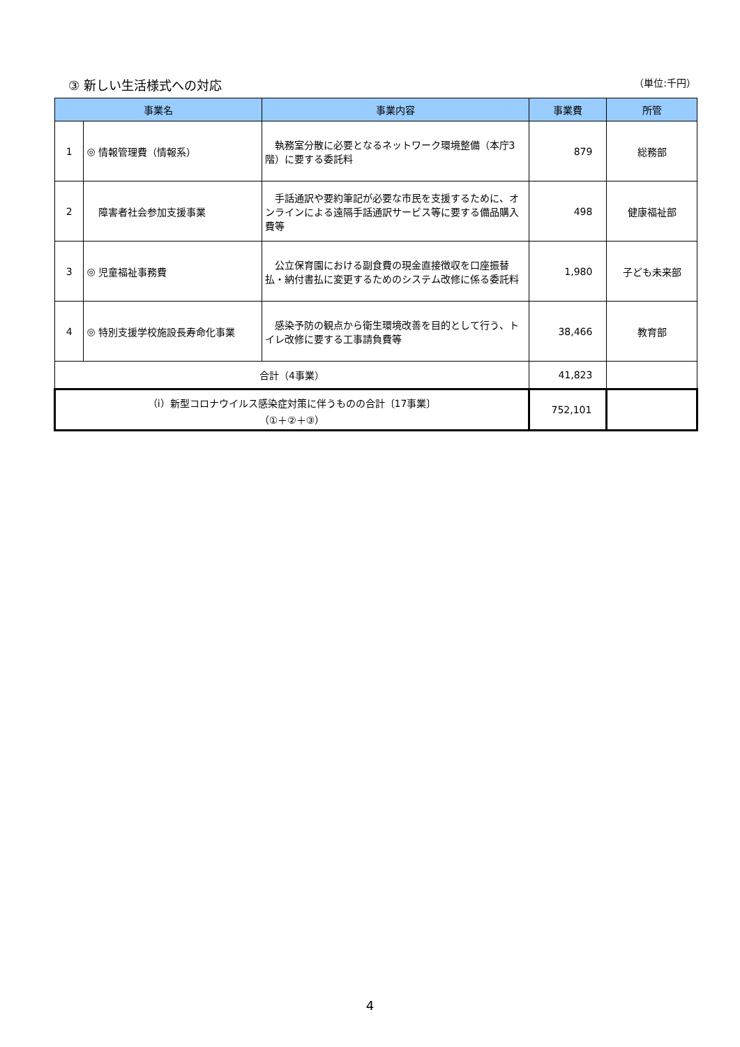③ 新しい生活様式への対応 （単位:千円）
| 事業名 | | | 事業内容 | 事業費 | 所管 |
| --- | --- | --- | --- | --- | --- |
| 1 | ◎ | 情報管理費（情報系） | 執務室分散に必要となるネットワーク環境整備（本庁3階）に要する委託料 | 879 | 総務部 |
| 2 | | 障害者社会参加支援事業 | 手話通訳や要約筆記が必要な市民を支援するために、オンラインによる遠隔手話通訳サービス等に要する備品購入費等 | 498 | 健康福祉部 |
| 3 | ◎ | 児童福祉事務費 | 公立保育園における副食費の現金直接徴収を口座振替払・納付書払に変更するためのシステム改修に係る委託料 | 1,980 | 子ども未来部 |
| 4 | ◎ | 特別支援学校施設長寿命化事業 | 感染予防の観点から衛生環境改善を目的として行う、トイレ改修に要する工事請負費等 | 38,466 | 教育部 |
| 合計（4事業） | | | | 41,823 | |
| （ⅰ）新型コロナウイルス感染症対策に伴うものの合計〔17事業〕 （①＋②＋③） | | | | 752,101 | |
4